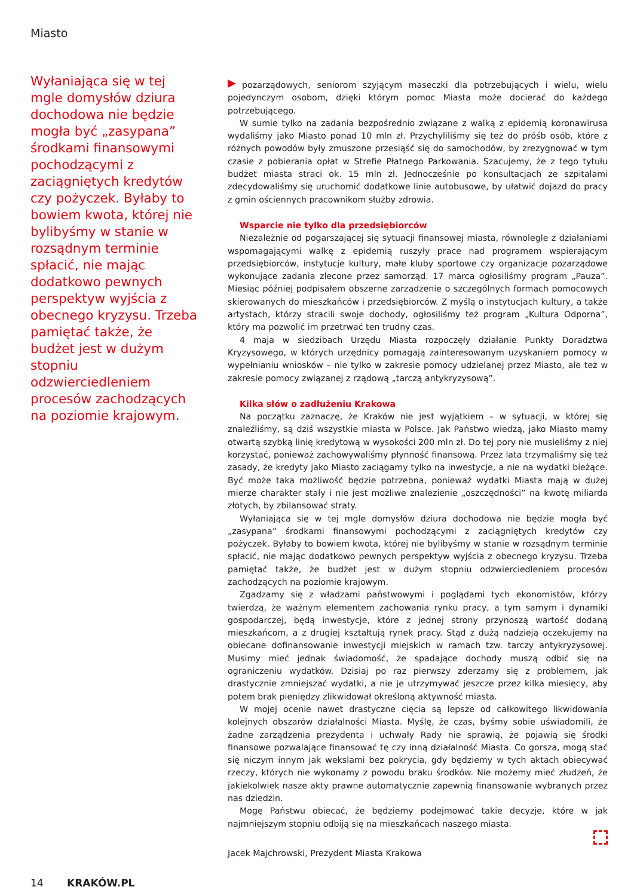Miasto
Wyłaniająca się w tej mgle domysłów dziura dochodowa nie będzie mogła być „zasypana” środkami finansowymi pochodzącymi z zaciągniętych kredytów czy pożyczek. Byłaby to bowiem kwota, której nie bylibyśmy w stanie w rozsądnym terminie spłacić, nie mając dodatkowo pewnych perspektyw wyjścia z obecnego kryzysu. Trzeba pamiętać także, że budżet jest w dużym stopniu odzwierciedleniem procesów zachodzących na poziomie krajowym.
pozarządowych, seniorom szyjącym maseczki dla potrzebujących i wielu, wielu pojedynczym osobom, dzięki którym pomoc Miasta może docierać do każdego potrzebującego.
W sumie tylko na zadania bezpośrednio związane z walką z epidemią koronawirusa wydaliśmy jako Miasto ponad 10 mln zł. Przychyliliśmy się też do próśb osób, które z różnych powodów były zmuszone przesiąść się do samochodów, by zrezygnować w tym czasie z pobierania opłat w Strefie Płatnego Parkowania. Szacujemy, że z tego tytułu budżet miasta straci ok. 15 mln zł. Jednocześnie po konsultacjach ze szpitalami zdecydowaliśmy się uruchomić dodatkowe linie autobusowe, by ułatwić dojazd do pracy z gmin ościennych pracownikom służby zdrowia.
Wsparcie nie tylko dla przedsiębiorców
Niezależnie od pogarszającej się sytuacji finansowej miasta, równolegle z działaniami wspomagającymi walkę z epidemią ruszyły prace nad programem wspierającym przedsiębiorców, instytucje kultury, małe kluby sportowe czy organizacje pozarządowe wykonujące zadania zlecone przez samorząd. 17 marca ogłosiliśmy program „Pauza”. Miesiąc później podpisałem obszerne zarządzenie o szczególnych formach pomocowych skierowanych do mieszkańców i przedsiębiorców. Z myślą o instytucjach kultury, a także artystach, którzy stracili swoje dochody, ogłosiliśmy też program „Kultura Odporna”, który ma pozwolić im przetrwać ten trudny czas.
4 maja w siedzibach Urzędu Miasta rozpoczęły działanie Punkty Doradztwa Kryzysowego, w których urzędnicy pomagają zainteresowanym uzyskaniem pomocy w wypełnianiu wniosków – nie tylko w zakresie pomocy udzielanej przez Miasto, ale też w zakresie pomocy związanej z rządową „tarczą antykryzysową”.
Kilka słów o zadłużeniu Krakowa
Na początku zaznaczę, że Kraków nie jest wyjątkiem – w sytuacji, w której się znaleźliśmy, są dziś wszystkie miasta w Polsce. Jak Państwo wiedzą, jako Miasto mamy otwartą szybką linię kredytową w wysokości 200 mln zł. Do tej pory nie musieliśmy z niej korzystać, ponieważ zachowywaliśmy płynność finansową. Przez lata trzymaliśmy się też zasady, że kredyty jako Miasto zaciągamy tylko na inwestycje, a nie na wydatki bieżące. Być może taka możliwość będzie potrzebna, ponieważ wydatki Miasta mają w dużej mierze charakter stały i nie jest możliwe znalezienie „oszczędności” na kwotę miliarda złotych, by zbilansować straty.
Wyłaniająca się w tej mgle domysłów dziura dochodowa nie będzie mogła być „zasypana” środkami finansowymi pochodzącymi z zaciągniętych kredytów czy pożyczek. Byłaby to bowiem kwota, której nie bylibyśmy w stanie w rozsądnym terminie spłacić, nie mając dodatkowo pewnych perspektyw wyjścia z obecnego kryzysu. Trzeba pamiętać także, że budżet jest w dużym stopniu odzwierciedleniem procesów zachodzących na poziomie krajowym.
Zgadzamy się z władzami państwowymi i poglądami tych ekonomistów, którzy twierdzą, że ważnym elementem zachowania rynku pracy, a tym samym i dynamiki gospodarczej, będą inwestycje, które z jednej strony przynoszą wartość dodaną mieszkańcom, a z drugiej kształtują rynek pracy. Stąd z dużą nadzieją oczekujemy na obiecane dofinansowanie inwestycji miejskich w ramach tzw. tarczy antykryzysowej. Musimy mieć jednak świadomość, że spadające dochody muszą odbić się na ograniczeniu wydatków. Dzisiaj po raz pierwszy zderzamy się z problemem, jak drastycznie zmniejszać wydatki, a nie je utrzymywać jeszcze przez kilka miesięcy, aby potem brak pieniędzy zlikwidował określoną aktywność miasta.
W mojej ocenie nawet drastyczne cięcia są lepsze od całkowitego likwidowania kolejnych obszarów działalności Miasta. Myślę, że czas, byśmy sobie uświadomili, że żadne zarządzenia prezydenta i uchwały Rady nie sprawią, że pojawią się środki finansowe pozwalające finansować tę czy inną działalność Miasta. Co gorsza, mogą stać się niczym innym jak wekslami bez pokrycia, gdy będziemy w tych aktach obiecywać rzeczy, których nie wykonamy z powodu braku środków. Nie możemy mieć złudzeń, że jakiekolwiek nasze akty prawne automatycznie zapewnią finansowanie wybranych przez nas dziedzin.
Mogę Państwu obiecać, że będziemy podejmować takie decyzje, które w jak najmniejszym stopniu odbiją się na mieszkańcach naszego miasta.
Jacek Majchrowski, Prezydent Miasta Krakowa
14 KRAKÓW.PL